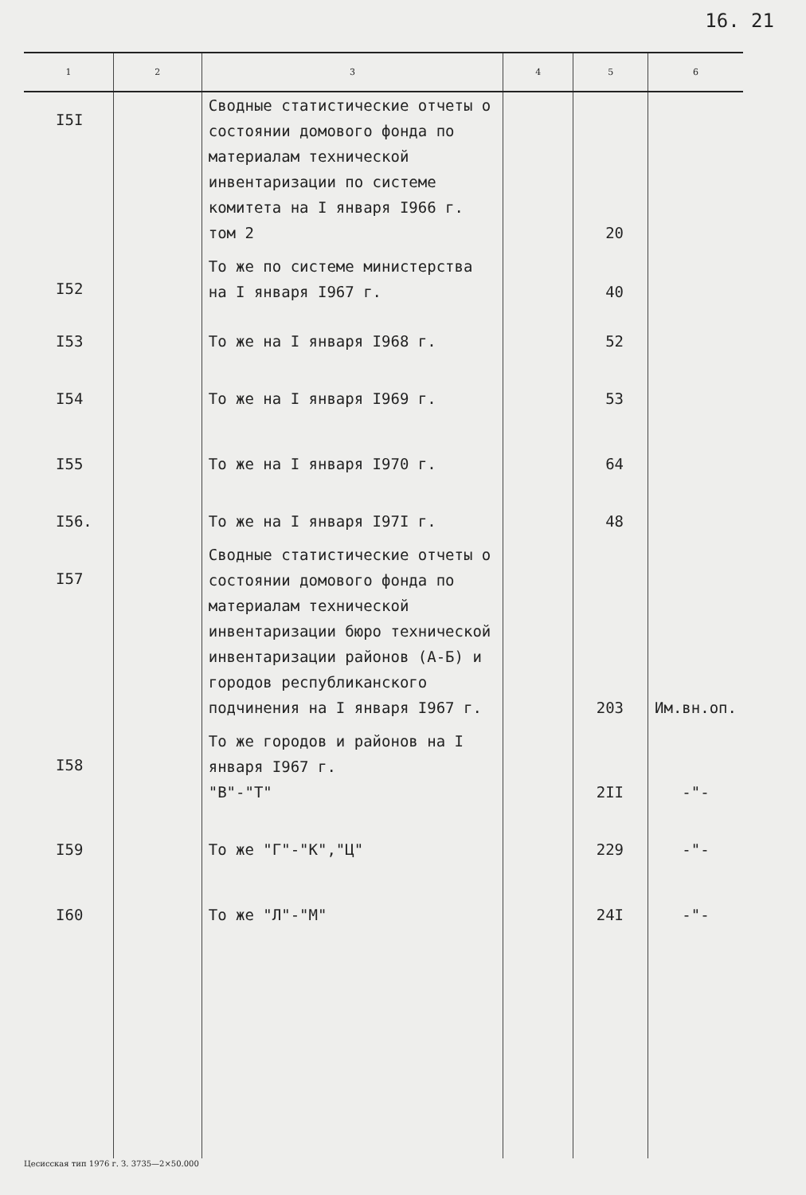16. 21
| 1 | 2 | 3 | 4 | 5 | 6 |
| --- | --- | --- | --- | --- | --- |
| I5I | | Сводные статистические отчеты о состоянии домового фонда по материалам технической инвентаризации по системе комитета на I января I966 г. том 2 | | 20 | |
| I52 | | То же по системе министерства на I января I967 г. | | 40 | |
| I53 | | То же на I января I968 г. | | 52 | |
| I54 | | То же на I января I969 г. | | 53 | |
| I55 | | То же на I января I970 г. | | 64 | |
| I56. | | То же на I января I97I г. | | 48 | |
| I57 | | Сводные статистические отчеты о состоянии домового фонда по материалам технической инвентаризации бюро технической инвентаризации районов (А-Б) и городов республиканского подчинения на I января I967 г. | | 203 | Им.вн.оп. |
| I58 | | То же городов и районов на I января I967 г. "В"-"Т" | | 2II | -"- |
| I59 | | То же "Г"-"К","Ц" | | 229 | -"- |
| I60 | | То же "Л"-"М" | | 24I | -"- |
Цесисская тип 1976 г. З. 3735—2×50.000